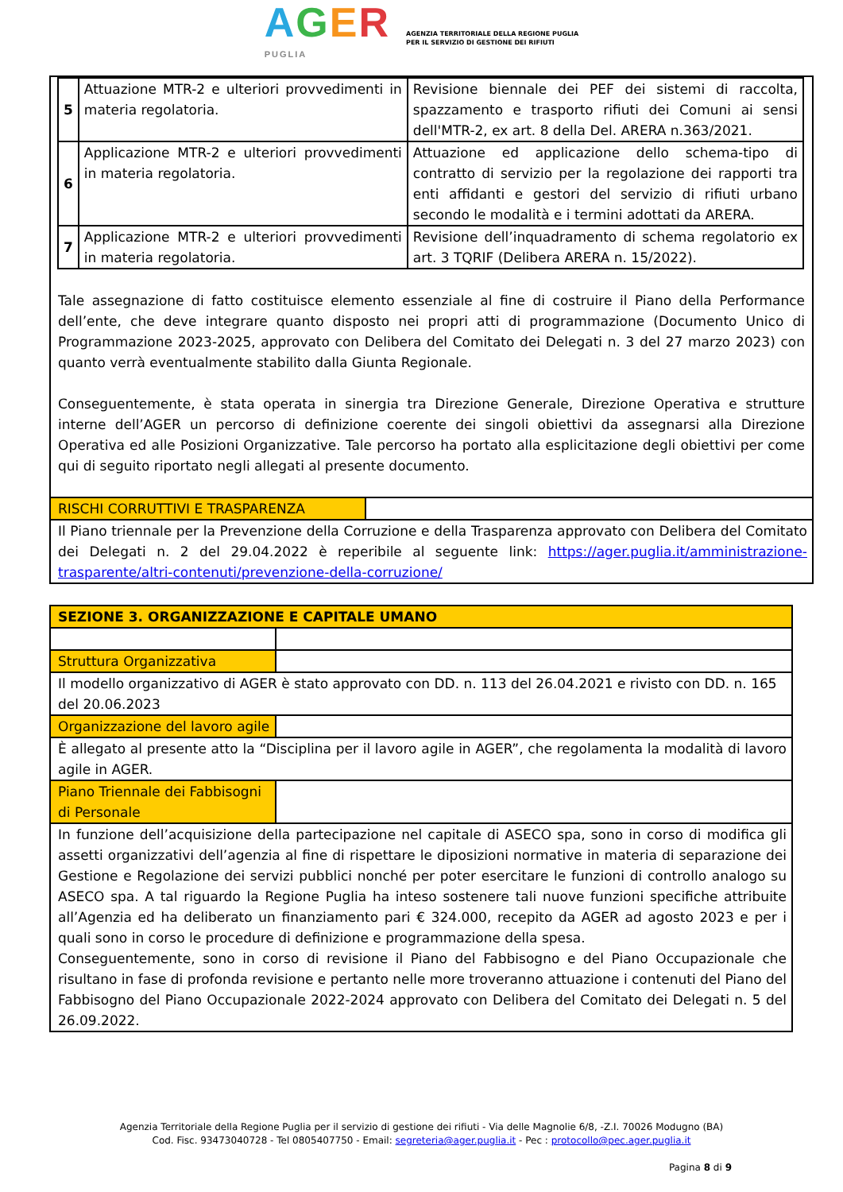AGER
PUGLIA AGENZIA TERRITORIALE DELLA REGIONE PUGLIA
PER IL SERVIZIO DI GESTIONE DEI RIFIUTI
| 5 | Attuazione MTR-2 e ulteriori provvedimenti in materia regolatoria. | Revisione biennale dei PEF dei sistemi di raccolta, spazzamento e trasporto rifiuti dei Comuni ai sensi dell'MTR-2, ex art. 8 della Del. ARERA n.363/2021. |
| 6 | Applicazione MTR-2 e ulteriori provvedimenti in materia regolatoria. | Attuazione ed applicazione dello schema-tipo di contratto di servizio per la regolazione dei rapporti tra enti affidanti e gestori del servizio di rifiuti urbano secondo le modalità e i termini adottati da ARERA. |
| 7 | Applicazione MTR-2 e ulteriori provvedimenti in materia regolatoria. | Revisione dell’inquadramento di schema regolatorio ex art. 3 TQRIF (Delibera ARERA n. 15/2022). |
Tale assegnazione di fatto costituisce elemento essenziale al fine di costruire il Piano della Performance dell’ente, che deve integrare quanto disposto nei propri atti di programmazione (Documento Unico di Programmazione 2023-2025, approvato con Delibera del Comitato dei Delegati n. 3 del 27 marzo 2023) con quanto verrà eventualmente stabilito dalla Giunta Regionale.
Conseguentemente, è stata operata in sinergia tra Direzione Generale, Direzione Operativa e strutture interne dell’AGER un percorso di definizione coerente dei singoli obiettivi da assegnarsi alla Direzione Operativa ed alle Posizioni Organizzative. Tale percorso ha portato alla esplicitazione degli obiettivi per come qui di seguito riportato negli allegati al presente documento.
| RISCHI CORRUTTIVI E TRASPARENZA | |
| Il Piano triennale per la Prevenzione della Corruzione e della Trasparenza approvato con Delibera del Comitato dei Delegati n. 2 del 29.04.2022 è reperibile al seguente link: https://ager.puglia.it/amministrazione-trasparente/altri-contenuti/prevenzione-della-corruzione/ | |
| SEZIONE 3. ORGANIZZAZIONE E CAPITALE UMANO | |
| Struttura Organizzativa | |
| Il modello organizzativo di AGER è stato approvato con DD. n. 113 del 26.04.2021 e rivisto con DD. n. 165 del 20.06.2023 | |
| Organizzazione del lavoro agile | |
| È allegato al presente atto la “Disciplina per il lavoro agile in AGER”, che regolamenta la modalità di lavoro agile in AGER. | |
| Piano Triennale dei Fabbisogni di Personale | |
| In funzione dell’acquisizione della partecipazione nel capitale di ASECO spa, sono in corso di modifica gli assetti organizzativi dell’agenzia al fine di rispettare le diposizioni normative in materia di separazione dei Gestione e Regolazione dei servizi pubblici nonché per poter esercitare le funzioni di controllo analogo su ASECO spa. A tal riguardo la Regione Puglia ha inteso sostenere tali nuove funzioni specifiche attribuite all’Agenzia ed ha deliberato un finanziamento pari € 324.000, recepito da AGER ad agosto 2023 e per i quali sono in corso le procedure di definizione e programmazione della spesa. Conseguentemente, sono in corso di revisione il Piano del Fabbisogno e del Piano Occupazionale che risultano in fase di profonda revisione e pertanto nelle more troveranno attuazione i contenuti del Piano del Fabbisogno del Piano Occupazionale 2022-2024 approvato con Delibera del Comitato dei Delegati n. 5 del 26.09.2022. | |
Agenzia Territoriale della Regione Puglia per il servizio di gestione dei rifiuti - Via delle Magnolie 6/8, -Z.I. 70026 Modugno (BA)
Cod. Fisc. 93473040728 - Tel 0805407750 - Email: segreteria@ager.puglia.it - Pec : protocollo@pec.ager.puglia.it
Pagina 8 di 9